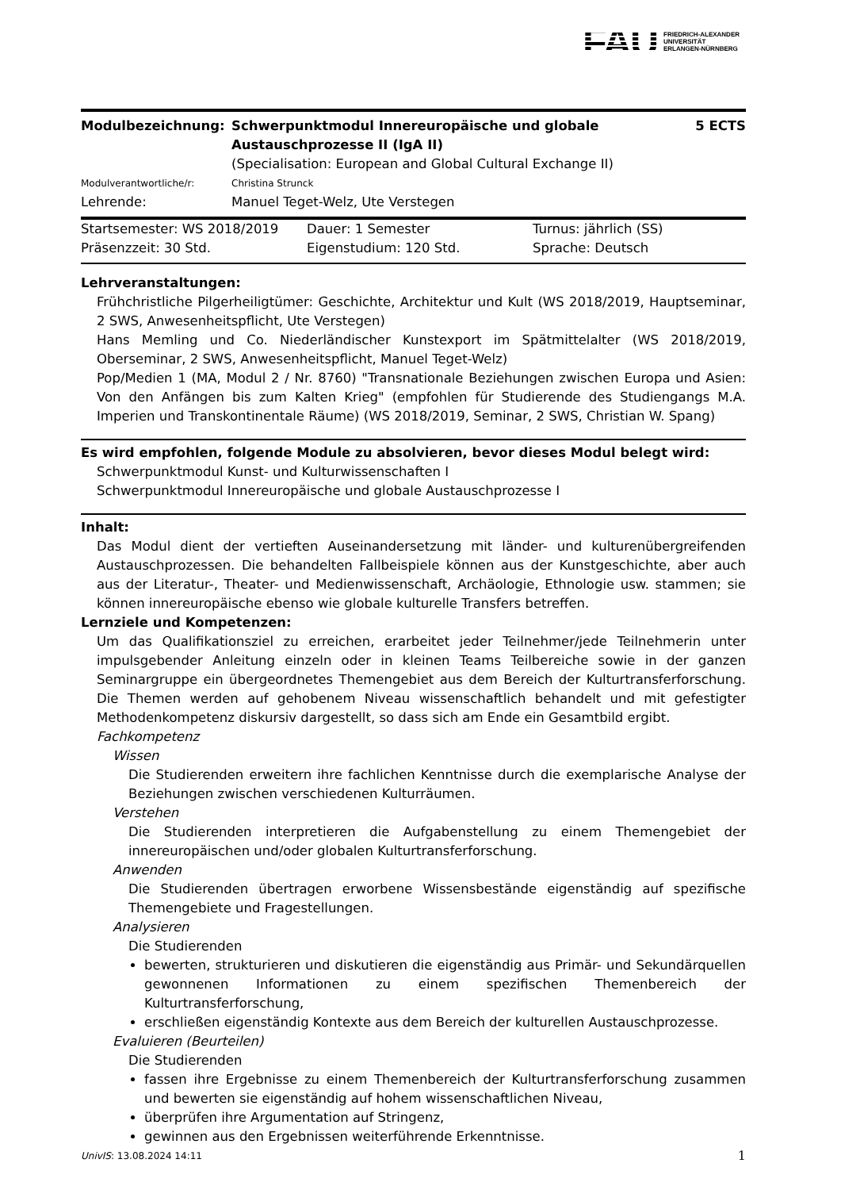FAU FRIEDRICH-ALEXANDER
UNIVERSITÄT
ERLANGEN-NÜRNBERG
| Modulbezeichnung: | Schwerpunktmodul Innereuropäische und globale Austauschprozesse II (IgA II) (Specialisation: European and Global Cultural Exchange II) | 5 ECTS |
| Modulverantwortliche/r: | Christina Strunck | |
| Lehrende: | Manuel Teget-Welz, Ute Verstegen | |
| Startsemester: WS 2018/2019 | Dauer: 1 Semester | Turnus: jährlich (SS) |
| Präsenzzeit: 30 Std. | Eigenstudium: 120 Std. | Sprache: Deutsch |
Lehrveranstaltungen:
Frühchristliche Pilgerheiligtümer: Geschichte, Architektur und Kult (WS 2018/2019, Hauptseminar, 2 SWS, Anwesenheitspflicht, Ute Verstegen)
Hans Memling und Co. Niederländischer Kunstexport im Spätmittelalter (WS 2018/2019, Oberseminar, 2 SWS, Anwesenheitspflicht, Manuel Teget-Welz)
Pop/Medien 1 (MA, Modul 2 / Nr. 8760) "Transnationale Beziehungen zwischen Europa und Asien: Von den Anfängen bis zum Kalten Krieg" (empfohlen für Studierende des Studiengangs M.A. Imperien und Transkontinentale Räume) (WS 2018/2019, Seminar, 2 SWS, Christian W. Spang)
Es wird empfohlen, folgende Module zu absolvieren, bevor dieses Modul belegt wird:
Schwerpunktmodul Kunst- und Kulturwissenschaften I
Schwerpunktmodul Innereuropäische und globale Austauschprozesse I
Inhalt:
Das Modul dient der vertieften Auseinandersetzung mit länder- und kulturenübergreifenden Austauschprozessen. Die behandelten Fallbeispiele können aus der Kunstgeschichte, aber auch aus der Literatur-, Theater- und Medienwissenschaft, Archäologie, Ethnologie usw. stammen; sie können innereuropäische ebenso wie globale kulturelle Transfers betreffen.
Lernziele und Kompetenzen:
Um das Qualifikationsziel zu erreichen, erarbeitet jeder Teilnehmer/jede Teilnehmerin unter impulsgebender Anleitung einzeln oder in kleinen Teams Teilbereiche sowie in der ganzen Seminargruppe ein übergeordnetes Themengebiet aus dem Bereich der Kulturtransferforschung. Die Themen werden auf gehobenem Niveau wissenschaftlich behandelt und mit gefestigter Methodenkompetenz diskursiv dargestellt, so dass sich am Ende ein Gesamtbild ergibt.
Fachkompetenz
Wissen
Die Studierenden erweitern ihre fachlichen Kenntnisse durch die exemplarische Analyse der Beziehungen zwischen verschiedenen Kulturräumen.
Verstehen
Die Studierenden interpretieren die Aufgabenstellung zu einem Themengebiet der innereuropäischen und/oder globalen Kulturtransferforschung.
Anwenden
Die Studierenden übertragen erworbene Wissensbestände eigenständig auf spezifische Themengebiete und Fragestellungen.
Analysieren
Die Studierenden
bewerten, strukturieren und diskutieren die eigenständig aus Primär- und Sekundärquellen gewonnenen Informationen zu einem spezifischen Themenbereich der Kulturtransferforschung,
erschließen eigenständig Kontexte aus dem Bereich der kulturellen Austauschprozesse.
Evaluieren (Beurteilen)
Die Studierenden
fassen ihre Ergebnisse zu einem Themenbereich der Kulturtransferforschung zusammen und bewerten sie eigenständig auf hohem wissenschaftlichen Niveau,
überprüfen ihre Argumentation auf Stringenz,
gewinnen aus den Ergebnissen weiterführende Erkenntnisse.
UnivIS: 13.08.2024 14:11 1